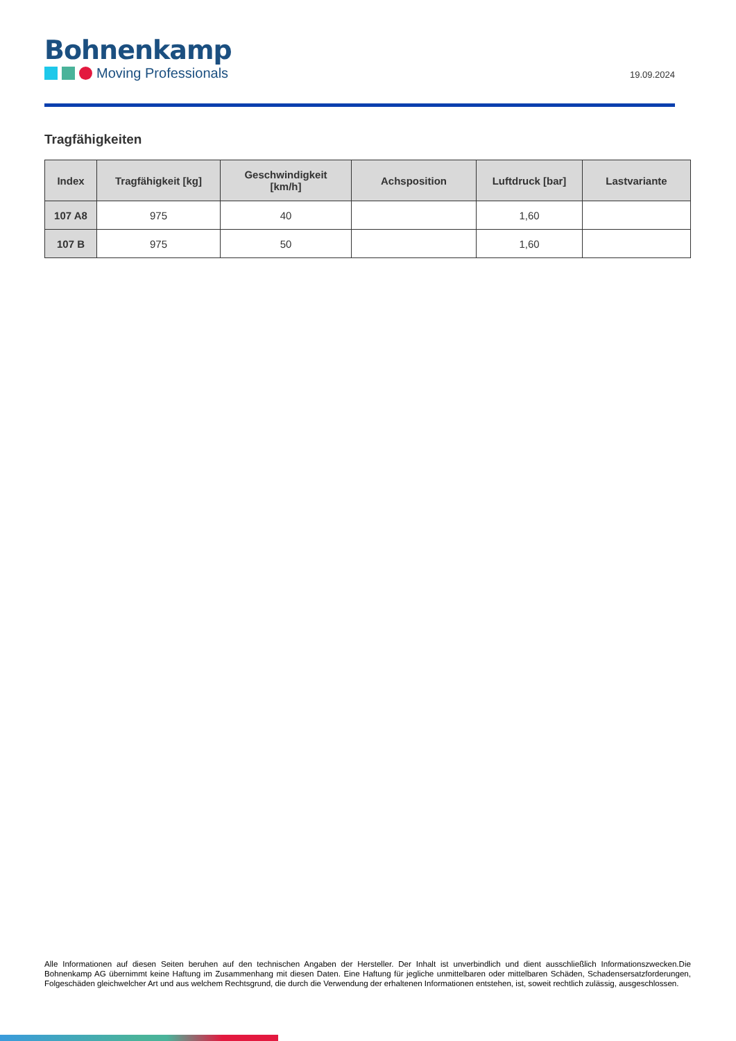Bohnenkamp
Moving Professionals
19.09.2024
Tragfähigkeiten
| Index | Tragfähigkeit [kg] | Geschwindigkeit [km/h] | Achsposition | Luftdruck [bar] | Lastvariante |
| --- | --- | --- | --- | --- | --- |
| 107 A8 | 975 | 40 | | 1,60 | |
| 107 B | 975 | 50 | | 1,60 | |
Alle Informationen auf diesen Seiten beruhen auf den technischen Angaben der Hersteller. Der Inhalt ist unverbindlich und dient ausschließlich Informationszwecken.Die Bohnenkamp AG übernimmt keine Haftung im Zusammenhang mit diesen Daten. Eine Haftung für jegliche unmittelbaren oder mittelbaren Schäden, Schadensersatzforderungen, Folgeschäden gleichwelcher Art und aus welchem Rechtsgrund, die durch die Verwendung der erhaltenen Informationen entstehen, ist, soweit rechtlich zulässig, ausgeschlossen.